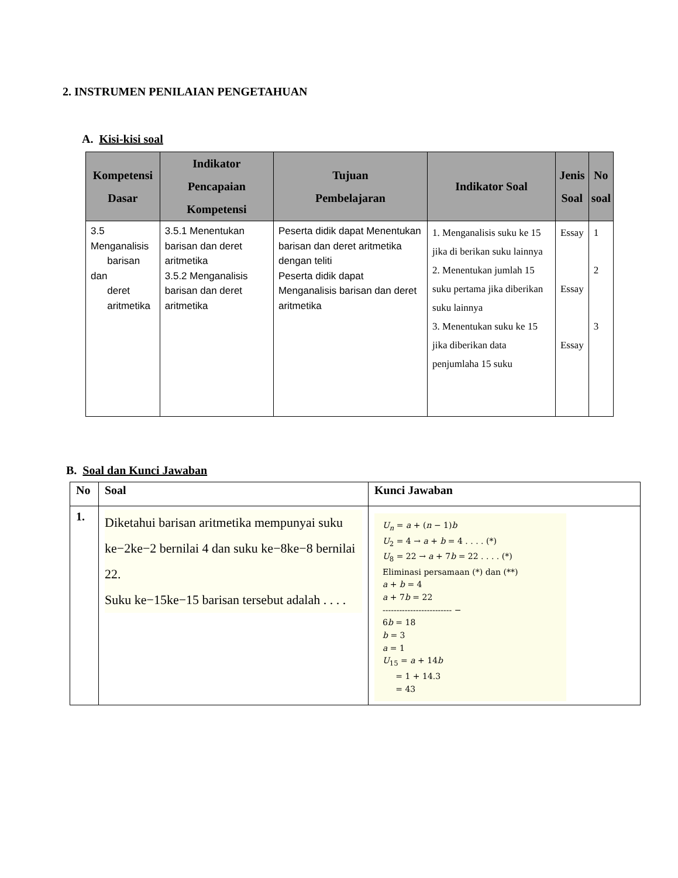2. INSTRUMEN PENILAIAN PENGETAHUAN
A. Kisi-kisi soal
| Kompetensi Dasar | Indikator Pencapaian Kompetensi | Tujuan Pembelajaran | Indikator Soal | Jenis Soal | No soal |
| --- | --- | --- | --- | --- | --- |
| 3.5 Menganalisis barisan dan deret aritmetika | 3.5.1 Menentukan barisan dan deret aritmetika 3.5.2 Menganalisis barisan dan deret aritmetika | Peserta didik dapat Menentukan barisan dan deret aritmetika dengan teliti Peserta didik dapat Menganalisis barisan dan deret aritmetika | 1. Menganalisis suku ke 15 jika di berikan suku lainnya 2. Menentukan jumlah 15 suku pertama jika diberikan suku lainnya 3. Menentukan suku ke 15 jika diberikan data penjumlaha 15 suku | Essay Essay Essay | 1 2 3 |
B. Soal dan Kunci Jawaban
| No | Soal | Kunci Jawaban |
| --- | --- | --- |
| 1. | Diketahui barisan aritmetika mempunyai suku ke−2ke−2 bernilai 4 dan suku ke−8ke−8 bernilai 22. Suku ke−15ke−15 barisan tersebut adalah . . . . | U<sub>n</sub> = a + ( n − 1) b U<sub>2</sub> = 4 → a + b = 4 . . . . (*) U<sub>8</sub> = 22 → a + 7 b = 22 . . . . (*) Eliminasi persamaan (*) dan (**) a + b = 4 a + 7 b = 22 ------------------------- − 6 b = 18 b = 3 a = 1 U<sub>15</sub> = a + 14 b = 1 + 14.3 = 43 |